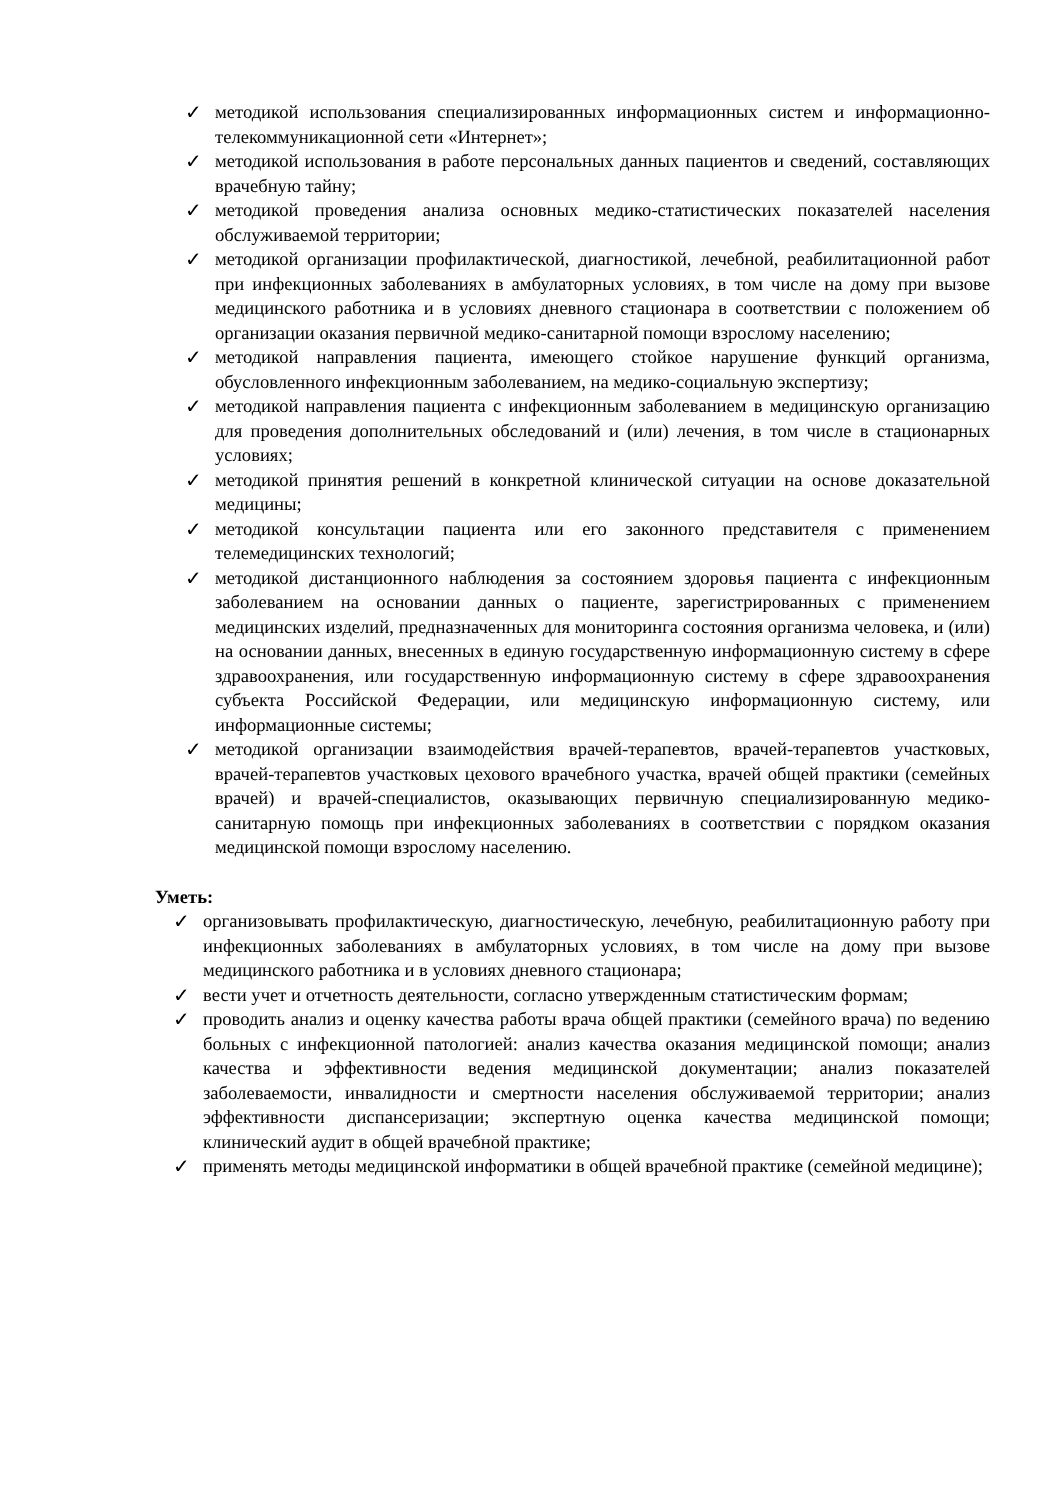✓ методикой использования специализированных информационных систем и информационно-телекоммуникационной сети «Интернет»;
✓ методикой использования в работе персональных данных пациентов и сведений, составляющих врачебную тайну;
✓ методикой проведения анализа основных медико-статистических показателей населения обслуживаемой территории;
✓ методикой организации профилактической, диагностикой, лечебной, реабилитационной работ при инфекционных заболеваниях в амбулаторных условиях, в том числе на дому при вызове медицинского работника и в условиях дневного стационара в соответствии с положением об организации оказания первичной медико-санитарной помощи взрослому населению;
✓ методикой направления пациента, имеющего стойкое нарушение функций организма, обусловленного инфекционным заболеванием, на медико-социальную экспертизу;
✓ методикой направления пациента с инфекционным заболеванием в медицинскую организацию для проведения дополнительных обследований и (или) лечения, в том числе в стационарных условиях;
✓ методикой принятия решений в конкретной клинической ситуации на основе доказательной медицины;
✓ методикой консультации пациента или его законного представителя с применением телемедицинских технологий;
✓ методикой дистанционного наблюдения за состоянием здоровья пациента с инфекционным заболеванием на основании данных о пациенте, зарегистрированных с применением медицинских изделий, предназначенных для мониторинга состояния организма человека, и (или) на основании данных, внесенных в единую государственную информационную систему в сфере здравоохранения, или государственную информационную систему в сфере здравоохранения субъекта Российской Федерации, или медицинскую информационную систему, или информационные системы;
✓ методикой организации взаимодействия врачей-терапевтов, врачей-терапевтов участковых, врачей-терапевтов участковых цехового врачебного участка, врачей общей практики (семейных врачей) и врачей-специалистов, оказывающих первичную специализированную медико-санитарную помощь при инфекционных заболеваниях в соответствии с порядком оказания медицинской помощи взрослому населению.
Уметь:
✓ организовывать профилактическую, диагностическую, лечебную, реабилитационную работу при инфекционных заболеваниях в амбулаторных условиях, в том числе на дому при вызове медицинского работника и в условиях дневного стационара;
✓ вести учет и отчетность деятельности, согласно утвержденным статистическим формам;
✓ проводить анализ и оценку качества работы врача общей практики (семейного врача) по ведению больных с инфекционной патологией: анализ качества оказания медицинской помощи; анализ качества и эффективности ведения медицинской документации; анализ показателей заболеваемости, инвалидности и смертности населения обслуживаемой территории; анализ эффективности диспансеризации; экспертную оценка качества медицинской помощи; клинический аудит в общей врачебной практике;
✓ применять методы медицинской информатики в общей врачебной практике (семейной медицине);